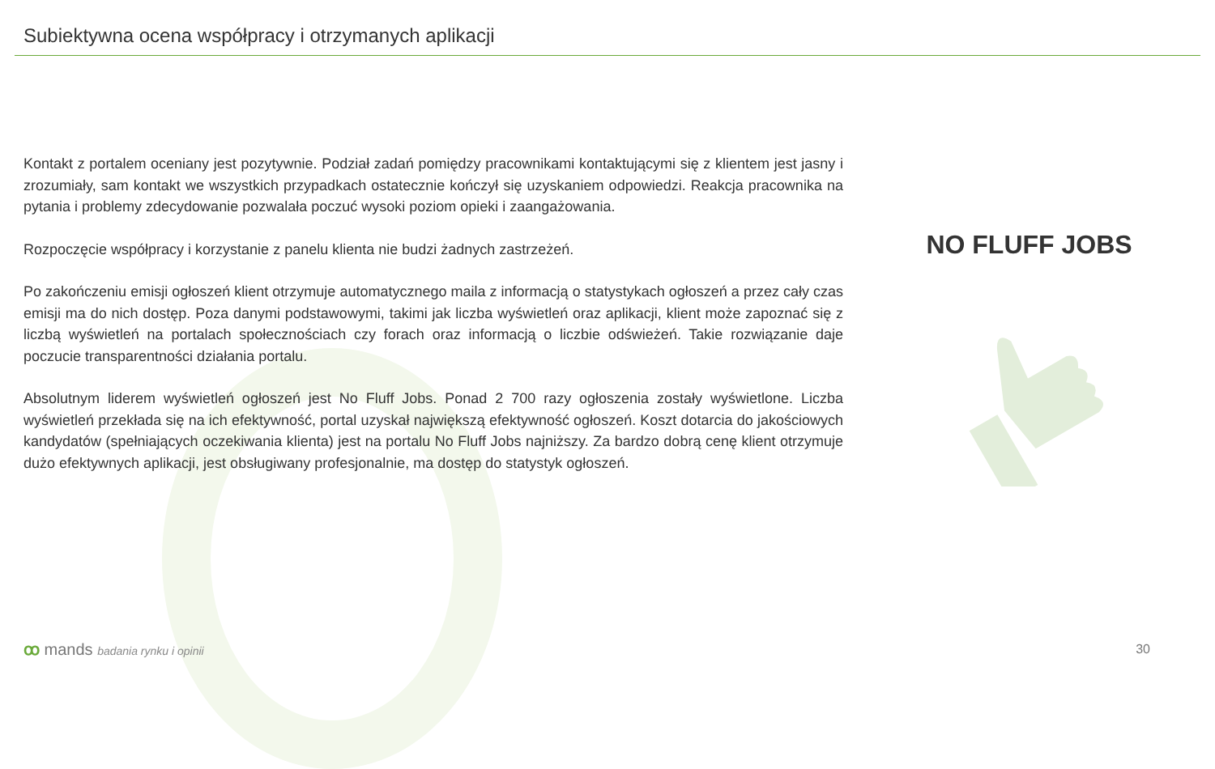Subiektywna ocena współpracy i otrzymanych aplikacji
Kontakt z portalem oceniany jest pozytywnie. Podział zadań pomiędzy pracownikami kontaktującymi się z klientem jest jasny i zrozumiały, sam kontakt we wszystkich przypadkach ostatecznie kończył się uzyskaniem odpowiedzi. Reakcja pracownika na pytania i problemy zdecydowanie pozwalała poczuć wysoki poziom opieki i zaangażowania.
Rozpoczęcie współpracy i korzystanie z panelu klienta nie budzi żadnych zastrzeżeń.
Po zakończeniu emisji ogłoszeń klient otrzymuje automatycznego maila z informacją o statystykach ogłoszeń a przez cały czas emisji ma do nich dostęp. Poza danymi podstawowymi, takimi jak liczba wyświetleń oraz aplikacji, klient może zapoznać się z liczbą wyświetleń na portalach społecznościach czy forach oraz informacją o liczbie odświeżeń. Takie rozwiązanie daje poczucie transparentności działania portalu.
Absolutnym liderem wyświetleń ogłoszeń jest No Fluff Jobs. Ponad 2 700 razy ogłoszenia zostały wyświetlone. Liczba wyświetleń przekłada się na ich efektywność, portal uzyskał największą efektywność ogłoszeń. Koszt dotarcia do jakościowych kandydatów (spełniających oczekiwania klienta) jest na portalu No Fluff Jobs najniższy. Za bardzo dobrą cenę klient otrzymuje dużo efektywnych aplikacji, jest obsługiwany profesjonalnie, ma dostęp do statystyk ogłoszeń.
NO FLUFF JOBS
ꝏ mands badania rynku i opinii 30